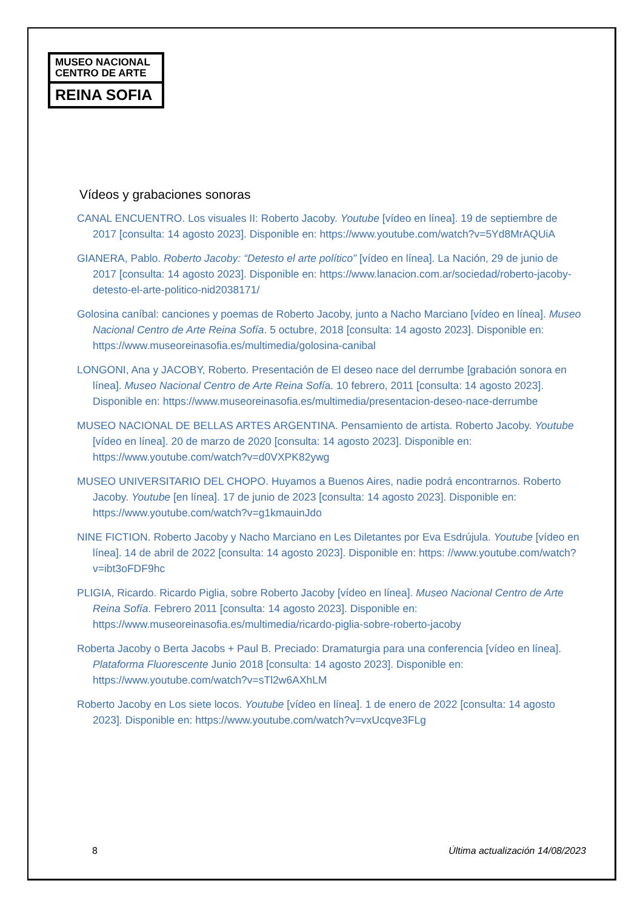MUSEO NACIONAL
CENTRO DE ARTE
REINA SOFIA
Vídeos y grabaciones sonoras
CANAL ENCUENTRO. Los visuales II: Roberto Jacoby. Youtube [vídeo en línea]. 19 de septiembre de 2017 [consulta: 14 agosto 2023]. Disponible en: https://www.youtube.com/watch?v=5Yd8MrAQUiA
GIANERA, Pablo. Roberto Jacoby: “Detesto el arte político” [vídeo en línea]. La Nación, 29 de junio de 2017 [consulta: 14 agosto 2023]. Disponible en: https://www.lanacion.com.ar/sociedad/roberto-jacoby-detesto-el-arte-politico-nid2038171/
Golosina caníbal: canciones y poemas de Roberto Jacoby, junto a Nacho Marciano [vídeo en línea]. Museo Nacional Centro de Arte Reina Sofía. 5 octubre, 2018 [consulta: 14 agosto 2023]. Disponible en: https://www.museoreinasofia.es/multimedia/golosina-canibal
LONGONI, Ana y JACOBY, Roberto. Presentación de El deseo nace del derrumbe [grabación sonora en línea]. Museo Nacional Centro de Arte Reina Sofía. 10 febrero, 2011 [consulta: 14 agosto 2023]. Disponible en: https://www.museoreinasofia.es/multimedia/presentacion-deseo-nace-derrumbe
MUSEO NACIONAL DE BELLAS ARTES ARGENTINA. Pensamiento de artista. Roberto Jacoby. Youtube [vídeo en línea]. 20 de marzo de 2020 [consulta: 14 agosto 2023]. Disponible en: https://www.youtube.com/watch?v=d0VXPK82ywg
MUSEO UNIVERSITARIO DEL CHOPO. Huyamos a Buenos Aires, nadie podrá encontrarnos. Roberto Jacoby. Youtube [en línea]. 17 de junio de 2023 [consulta: 14 agosto 2023]. Disponible en: https://www.youtube.com/watch?v=g1kmauinJdo
NINE FICTION. Roberto Jacoby y Nacho Marciano en Les Diletantes por Eva Esdrújula. Youtube [vídeo en línea]. 14 de abril de 2022 [consulta: 14 agosto 2023]. Disponible en: https: //www.youtube.com/watch?v=ibt3oFDF9hc
PLIGIA, Ricardo. Ricardo Piglia, sobre Roberto Jacoby [vídeo en línea]. Museo Nacional Centro de Arte Reina Sofía. Febrero 2011 [consulta: 14 agosto 2023]. Disponible en: https://www.museoreinasofia.es/multimedia/ricardo-piglia-sobre-roberto-jacoby
Roberta Jacoby o Berta Jacobs + Paul B. Preciado: Dramaturgia para una conferencia [vídeo en línea]. Plataforma Fluorescente Junio 2018 [consulta: 14 agosto 2023]. Disponible en: https://www.youtube.com/watch?v=sTl2w6AXhLM
Roberto Jacoby en Los siete locos. Youtube [vídeo en línea]. 1 de enero de 2022 [consulta: 14 agosto 2023]. Disponible en: https://www.youtube.com/watch?v=vxUcqve3FLg
8 Última actualización 14/08/2023